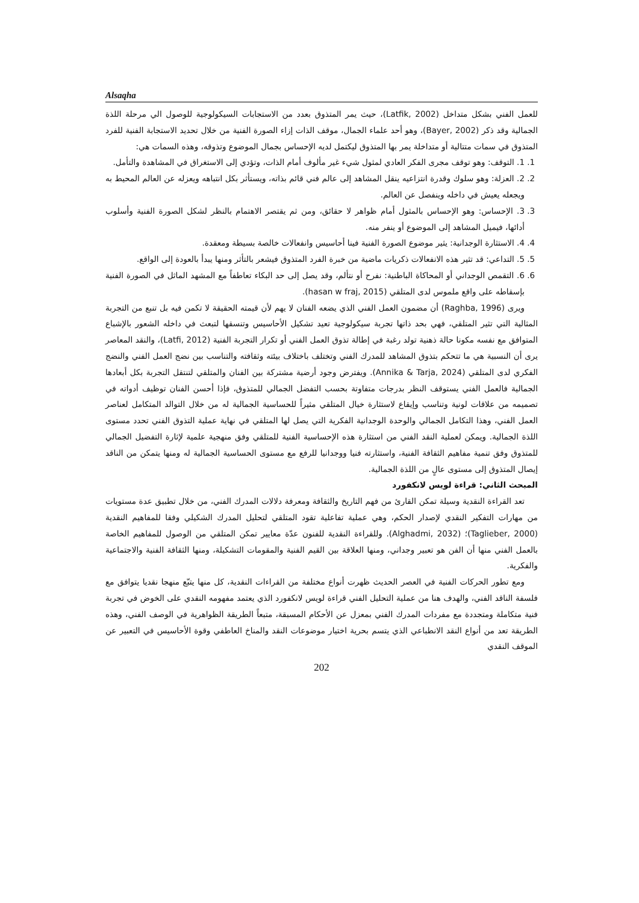Alsaqha
للعمل الفني بشكل متداخل (Latfik, 2002)، حيث يمر المتذوق بعدد من الاستجابات السيكولوجية للوصول الي مرحلة اللذة الجمالية وقد ذكر (Bayer, 2002)، وهو أحد علماء الجمال، موقف الذات إزاء الصورة الفنية من خلال تحديد الاستجابة الفنية للفرد المتذوق في سمات متتالية أو متداخلة يمر بها المتذوق ليكتمل لديه الإحساس بجمال الموضوع وتذوقه، وهذه السمات هي:
1. 1. التوقف: وهو توقف مجرى الفكر العادي لمثول شيء غير مألوف أمام الذات، وتؤدي إلى الاستغراق في المشاهدة والتأمل.
2. 2. العزلة: وهو سلوك وقدرة انتزاعيه ينقل المشاهد إلى عالم فني قائم بذاته، ويستأثر بكل انتباهه ويعزله عن العالم المحيط به ويجعله يعيش في داخله وينفصل عن العالم.
3. 3. الإحساس: وهو الإحساس بالمثول أمام ظواهر لا حقائق، ومن ثم يقتصر الاهتمام بالنظر لشكل الصورة الفنية وأسلوب أدائها، فيميل المشاهد إلى الموضوع أو ينفر منه.
4. 4. الاستثارة الوجدانية: يثير موضوع الصورة الفنية فينا أحاسيس وانفعالات خالصة بسيطة ومعقدة.
5. 5. التداعي: قد تثير هذه الانفعالات ذكريات ماضية من خبرة الفرد المتذوق فيشعر بالتأثر ومنها يبدأ بالعودة إلى الواقع.
6. 6. التقمص الوجداني أو المحاكاة الباطنية: نفرح أو نتألم، وقد يصل إلى حد البكاء تعاطفاً مع المشهد الماثل في الصورة الفنية بإسقاطه على واقع ملموس لدى المتلقي (hasan w fraj, 2015).
ويرى (Raghba, 1996) أن مضمون العمل الفني الذي يضعه الفنان لا يهم لأن قيمته الحقيقة لا تكمن فيه بل تنبع من التجربة المثالية التي تثير المتلقي، فهي بحد ذاتها تجربة سيكولوجية تعيد تشكيل الأحاسيس وتنسقها لتبعث في داخله الشعور بالإشباع المتوافق مع نفسه مكونا حالة ذهنية تولد رغبة في إطالة تذوق العمل الفني أو تكرار التجربة الفنية (Latfi, 2012)، والنقد المعاصر يرى أن النسبية هي ما تتحكم بتذوق المشاهد للمدرك الفني وتختلف باختلاف بيئته وثقافته والتناسب بين نضج العمل الفني والنضج الفكري لدى المتلقي (Annika & Tarja, 2024). ويفترض وجود أرضية مشتركة بين الفنان والمتلقي لتنتقل التجربة بكل أبعادها الجمالية فالعمل الفني يستوقف النظر بدرجات متفاوتة بحسب التفضل الجمالي للمتذوق، فإذا أحسن الفنان توظيف أدواته في تصميمه من علاقات لونية وتناسب وإيقاع لاستثارة خيال المتلقي مثيراً للحساسية الجمالية له من خلال التوالد المتكامل لعناصر العمل الفني، وهذا التكامل الجمالي والوحدة الوجدانية الفكرية التي يصل لها المتلقي في نهاية عملية التذوق الفني تحدد مستوى اللذة الجمالية. ويمكن لعملية النقد الفني من استثارة هذه الإحساسية الفنية للمتلقي وفق منهجية علمية لإثارة التفضيل الجمالي للمتذوق وفق تنمية مفاهيم الثقافة الفنية، واستثارته فنيا ووجدانيا للرفع مع مستوى الحساسية الجمالية له ومنها يتمكن من الناقد إيصال المتذوق إلى مستوى عالٍ من اللذة الجمالية.
المبحث الثاني: قراءة لويس لانكفورد
تعد القراءة النقدية وسيلة تمكن القارئ من فهم التاريخ والثقافة ومعرفة دلالات المدرك الفني، من خلال تطبيق عدة مستويات من مهارات التفكير النقدي لإصدار الحكم، وهي عملية تفاعلية تقود المتلقي لتحليل المدرك الشكيلي وفقا للمفاهيم النقدية (Taglieber, 2000)؛ (Alghadmi, 2032). وللقراءة النقدية للفنون عدّة معايير تمكن المتلقي من الوصول للمفاهيم الخاصة بالعمل الفني منها أن الفن هو تعبير وجداني، ومنها العلاقة بين القيم الفنية والمقومات التشكيلة، ومنها الثقافة الفنية والاجتماعية والفكرية.
ومع تطور الحركات الفنية في العصر الحديث ظهرت أنواع مختلفة من القراءات النقدية، كل منها يتبّع منهجا نقديا يتوافق مع فلسفة الناقد الفني، والهدف هنا من عملية التحليل الفني قراءة لويس لانكفورد الذي يعتمد مفهومه النقدي على الخوض في تجربة فنية متكاملة ومتجددة مع مفردات المدرك الفني بمعزل عن الأحكام المسبقة، متبعاً الطريقة الظواهرية في الوصف الفني، وهذه الطريقة تعد من أنواع النقد الانطباعي الذي يتسم بحرية اختيار موضوعات النقد والمناخ العاطفي وقوة الأحاسيس في التعبير عن الموقف النقدي
202